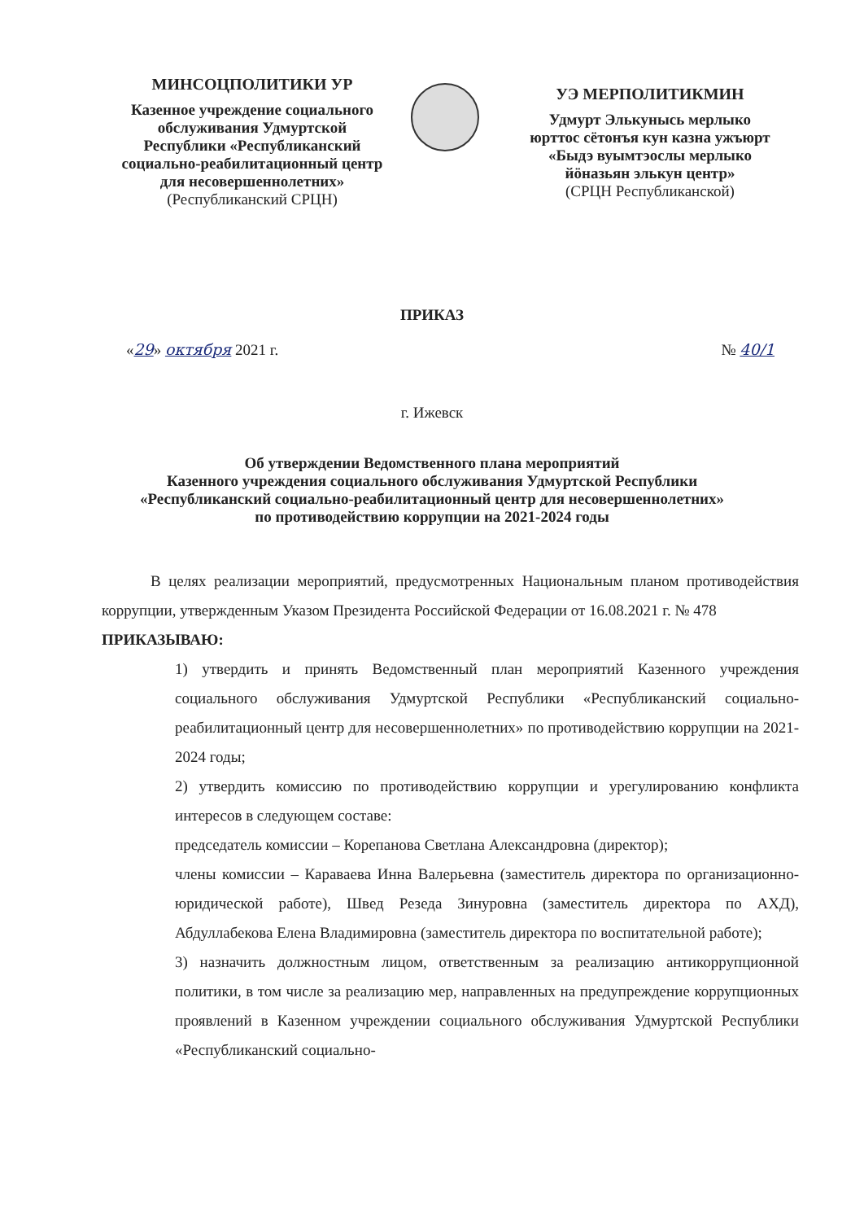МИНСОЦПОЛИТИКИ УР
Казенное учреждение социального обслуживания Удмуртской Республики «Республиканский социально-реабилитационный центр для несовершеннолетних»
(Республиканский СРЦН)
УЭ МЕРПОЛИТИКМИН
Удмурт Элькунысь мерлыко юрттос сётонъя кун казна ужъюрт «Быдэ вуымтэослы мерлыко йӧназьян элькун центр»
(СРЦН Республиканской)
ПРИКАЗ
«29» октября 2021 г. № 40/1
г. Ижевск
Об утверждении Ведомственного плана мероприятий
Казенного учреждения социального обслуживания Удмуртской Республики
«Республиканский социально-реабилитационный центр для несовершеннолетних»
по противодействию коррупции на 2021-2024 годы
В целях реализации мероприятий, предусмотренных Национальным планом противодействия коррупции, утвержденным Указом Президента Российской Федерации от 16.08.2021 г. № 478
ПРИКАЗЫВАЮ:
1) утвердить и принять Ведомственный план мероприятий Казенного учреждения социального обслуживания Удмуртской Республики «Республиканский социально-реабилитационный центр для несовершеннолетних» по противодействию коррупции на 2021-2024 годы;
2) утвердить комиссию по противодействию коррупции и урегулированию конфликта интересов в следующем составе:
председатель комиссии – Корепанова Светлана Александровна (директор);
члены комиссии – Караваева Инна Валерьевна (заместитель директора по организационно-юридической работе), Швед Резеда Зинуровна (заместитель директора по АХД), Абдуллабекова Елена Владимировна (заместитель директора по воспитательной работе);
3) назначить должностным лицом, ответственным за реализацию антикоррупционной политики, в том числе за реализацию мер, направленных на предупреждение коррупционных проявлений в Казенном учреждении социального обслуживания Удмуртской Республики «Республиканский социально-